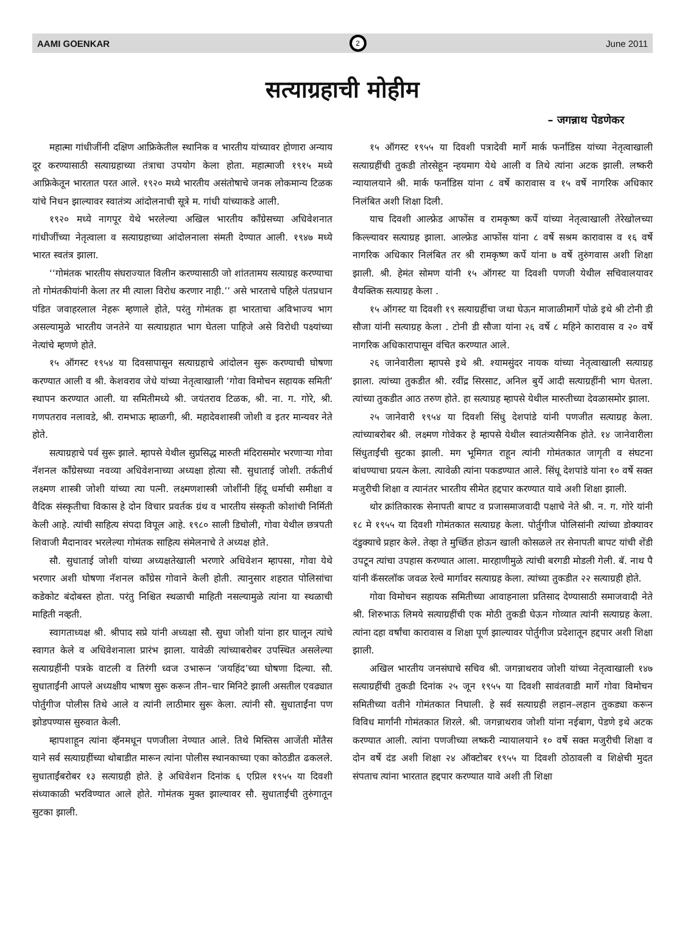AAMI GOENKAR
2
June 2011
सत्याग्रहाची मोहीम
– जगन्नाथ पेडणेकर
महात्मा गांधीजींनी दक्षिण आफ्रिकेतील स्थानिक व भारतीय यांच्यावर होणारा अन्याय दूर करण्यासाठी सत्याग्रहाच्या तंत्राचा उपयोग केला होता. महात्माजी १९१५ मध्ये आफ्रिकेतून भारतात परत आले. १९२० मध्ये भारतीय असंतोषाचे जनक लोकमान्य टिळक यांचे निधन झाल्यावर स्वातंत्र्य आंदोलनाची सूत्रे म. गांधी यांच्याकडे आली.
१९२० मध्ये नागपूर येथे भरलेल्या अखिल भारतीय काँग्रेसच्या अधिवेशनात गांधीजींच्या नेतृत्वाला व सत्याग्रहाच्या आंदोलनाला संमती देण्यात आली. १९४७ मध्ये भारत स्वतंत्र झाला.
‘‘गोमंतक भारतीय संघराज्यात विलीन करण्यासाठी जो शांततामय सत्याग्रह करण्याचा तो गोमंतकीयांनी केला तर मी त्याला विरोध करणार नाही.’’ असे भारताचे पहिले पंतप्रधान पंडित जवाहरलाल नेहरू म्हणाले होते, परंतु गोमंतक हा भारताचा अविभाज्य भाग असल्यामुळे भारतीय जनतेने या सत्याग्रहात भाग घेतला पाहिजे असे विरोधी पक्ष्यांच्या नेत्यांचे म्हणणे होते.
१५ ऑगस्ट १९५४ या दिवसापासून सत्याग्रहाचे आंदोलन सुरू करण्याची घोषणा करण्यात आली व श्री. केशवराव जेधे यांच्या नेतृत्वाखाली ‘गोवा विमोचन सहायक समिती’ स्थापन करण्यात आली. या समितीमध्ये श्री. जयंतराव टिळक, श्री. ना. ग. गोरे, श्री. गणपतराव नलावडे, श्री. रामभाऊ म्हाळगी, श्री. महादेवशास्त्री जोशी व इतर मान्यवर नेते होते.
सत्याग्रहाचे पर्व सुरू झाले. म्हापसे येथील सुप्रसिद्ध मारुती मंदिरासमोर भरणाऱ्या गोवा नॅशनल काँग्रेसच्या नवव्या अधिवेशनाच्या अध्यक्षा होत्या सौ. सुधाताई जोशी. तर्कतीर्थ लक्ष्मण शास्त्री जोशी यांच्या त्या पत्नी. लक्ष्मणशास्त्री जोशींनी हिंदू धर्माची समीक्षा व वैदिक संस्कृतीचा विकास हे दोन विचार प्रवर्तक ग्रंथ व भारतीय संस्कृती कोशांची निर्मिती केली आहे. त्यांची साहित्य संपदा विपूल आहे. १९८० साली डिचोली, गोवा येथील छत्रपती शिवाजी मैदानावर भरलेल्या गोमंतक साहित्य संमेलनाचे ते अध्यक्ष होते.
सौ. सुधाताई जोशी यांच्या अध्यक्षतेखाली भरणारे अधिवेशन म्हापसा, गोवा येथे भरणार अशी घोषणा नॅशनल काँग्रेस गोवाने केली होती. त्यानुसार शहरात पोलिसांचा कडेकोट बंदोबस्त होता. परंतु निश्चित स्थळाची माहिती नसल्यामुळे त्यांना या स्थळाची माहिती नव्हती.
स्वागताध्यक्ष श्री. श्रीपाद सप्रे यांनी अध्यक्षा सौ. सुधा जोशी यांना हार घालून त्यांचे स्वागत केले व अधिवेशनाला प्रारंभ झाला. यावेळी त्यांच्याबरोबर उपस्थित असलेल्या सत्याग्रहींनी पत्रके वाटली व तिरंगी ध्वज उभारून ‘जयहिंद’च्या घोषणा दिल्या. सौ. सुधाताईंनी आपले अध्यक्षीय भाषण सुरू करून तीन–चार मिनिटे झाली असतील एवढ्यात पोर्तुगीज पोलीस तिथे आले व त्यांनी लाठीमार सुरू केला. त्यांनी सौ. सुधाताईंना पण झोडपण्यास सुरुवात केली.
म्हापशाहून त्यांना व्हॅनमधून पणजीला नेण्यात आले. तिथे मिस्तिस आजेंती मोंतैस याने सर्व सत्याग्रहींच्या थोबाडीत मारून त्यांना पोलीस स्थानकाच्या एका कोठडीत ढकलले. सुधाताईंबरोबर १३ सत्याग्रही होते. हे अधिवेशन दिनांक ६ एप्रिल १९५५ या दिवशी संध्याकाळी भरविण्यात आले होते. गोमंतक मुक्त झाल्यावर सौ. सुधाताईंची तुरुंगातून सुटका झाली.
१५ ऑगस्ट १९५५ या दिवशी पत्रादेवी मार्गे मार्क फर्नांडिस यांच्या नेतृत्वाखाली सत्याग्रहींची तुकडी तोरसेहून न्हयमाग येथे आली व तिथे त्यांना अटक झाली. लष्करी न्यायालयाने श्री. मार्क फर्नांडिस यांना ८ वर्षे कारावास व १५ वर्षे नागरिक अधिकार निलंबित अशी शिक्षा दिली.
याच दिवशी आल्फ्रेड आफोंस व रामकृष्ण कर्पे यांच्या नेतृत्वाखाली तेरेखोलच्या किल्ल्यावर सत्याग्रह झाला. आल्फ्रेड आफोंस यांना ८ वर्षे सश्रम कारावास व १६ वर्षे नागरिक अधिकार निलंबित तर श्री रामकृष्ण कर्पे यांना ७ वर्षे तुरुंगवास अशी शिक्षा झाली. श्री. हेमंत सोमण यांनी १५ ऑगस्ट या दिवशी पणजी येथील सचिवालयावर वैयक्तिक सत्याग्रह केला .
१५ ऑगस्ट या दिवशी १९ सत्याग्रहींचा जथा घेऊन माजाळीमार्गे पोळे इथे श्री टोनी डी सौजा यांनी सत्याग्रह केला . टोनी डी सौजा यांना २६ वर्षे ८ महिने कारावास व २० वर्षे नागरिक अधिकारापासून वंचित करण्यात आले.
२६ जानेवारीला म्हापसे इथे श्री. श्यामसुंदर नायक यांच्या नेतृत्वाखाली सत्याग्रह झाला. त्यांच्या तुकडीत श्री. रवींद्र सिरसाट, अनिल बुर्ये आदी सत्याग्रहींनी भाग घेतला. त्यांच्या तुकडीत आठ तरुण होते. हा सत्याग्रह म्हापसे येथील मारुतीच्या देवळासमोर झाला.
२५ जानेवारी १९५४ या दिवशी सिंधु देशपांडे यांनी पणजीत सत्याग्रह केला. त्यांच्याबरोबर श्री. लक्ष्मण गोवेकर हे म्हापसे येथील स्वातंत्र्यसैनिक होते. १४ जानेवारीला सिंधुताईंची सुटका झाली. मग भूमिगत राहून त्यांनी गोमंतकात जागृती व संघटना बांधण्याचा प्रयत्न केला. त्यावेळी त्यांना पकडण्यात आले. सिंधू देशपांडे यांना १० वर्षे सक्त मजुरीची शिक्षा व त्यानंतर भारतीय सीमेत हद्दपार करण्यात यावे अशी शिक्षा झाली.
थोर क्रांतिकारक सेनापती बापट व प्रजासमाजवादी पक्षाचे नेते श्री. न. ग. गोरे यांनी १८ मे १९५५ या दिवशी गोमंतकात सत्याग्रह केला. पोर्तुगीज पोलिसांनी त्यांच्या डोक्यावर दंडुक्याचे प्रहार केले. तेव्हा ते मुर्च्छित होऊन खाली कोसळले तर सेनापती बापट यांची शेंडी उपटून त्यांचा उपहास करण्यात आला. मारहाणीमुळे त्यांची बरगडी मोडली गेली. बॅ. नाथ पै यांनी कॅसरलॉक जवळ रेल्वे मार्गावर सत्याग्रह केला. त्यांच्या तुकडीत २२ सत्याग्रही होते.
गोवा विमोचन सहायक समितीच्या आवाहनाला प्रतिसाद देण्यासाठी समाजवादी नेते श्री. शिरुभाऊ लिमये सत्याग्रहींची एक मोठी तुकडी घेऊन गोव्यात त्यांनी सत्याग्रह केला. त्यांना दहा वर्षांचा कारावास व शिक्षा पूर्ण झाल्यावर पोर्तुगीज प्रदेशातून हद्दपार अशी शिक्षा झाली.
अखिल भारतीय जनसंघाचे सचिव श्री. जगन्नाथराव जोशी यांच्या नेतृत्वाखाली १४७ सत्याग्रहींची तुकडी दिनांक २५ जून १९५५ या दिवशी सावंतवाडी मार्गे गोवा विमोचन समितीच्या वतीने गोमंतकात निघाली. हे सर्व सत्याग्रही लहान–लहान तुकड्या करून विविध मार्गांनी गोमंतकात शिरले. श्री. जगन्नाथराव जोशी यांना नईबाग, पेडणे इथे अटक करण्यात आली. त्यांना पणजीच्या लष्करी न्यायालयाने १० वर्षे सक्त मजुरीची शिक्षा व दोन वर्षे दंड अशी शिक्षा २४ ऑक्टोबर १९५५ या दिवशी ठोठावली व शिक्षेची मुदत संपताच त्यांना भारतात हद्दपार करण्यात यावे अशी ती शिक्षा